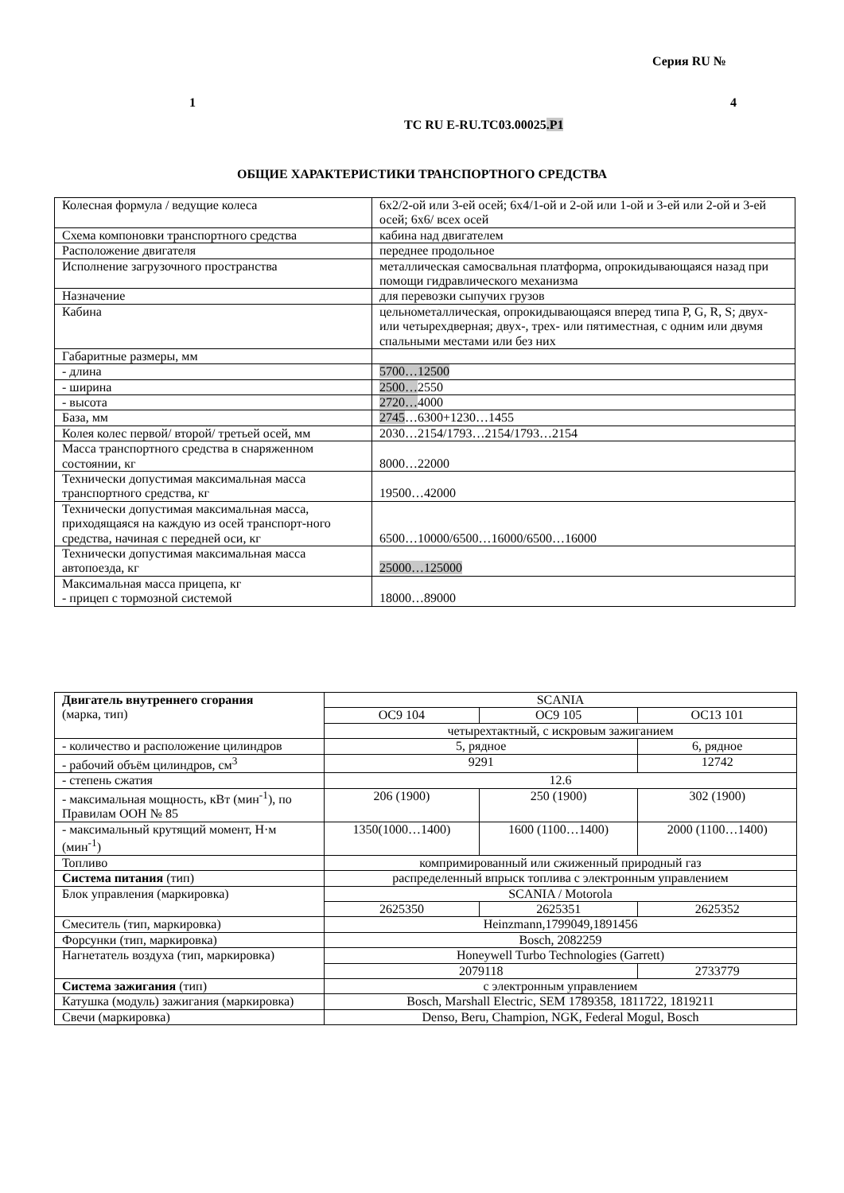Серия RU №
1 4
ТС RU E-RU.ТС03.00025.Р1
ОБЩИЕ ХАРАКТЕРИСТИКИ ТРАНСПОРТНОГО СРЕДСТВА
| Колесная формула / ведущие колеса | 6x2/2-ой или 3-ей осей; 6x4/1-ой и 2-ой или 1-ой и 3-ей или 2-ой и 3-ей осей; 6x6/ всех осей |
| Схема компоновки транспортного средства | кабина над двигателем |
| Расположение двигателя | переднее продольное |
| Исполнение загрузочного пространства | металлическая самосвальная платформа, опрокидывающаяся назад при помощи гидравлического механизма |
| Назначение | для перевозки сыпучих грузов |
| Кабина | цельнометаллическая, опрокидывающаяся вперед типа P, G, R, S; двух- или четырехдверная; двух-, трех- или пятиместная, с одним или двумя спальными местами или без них |
| Габаритные размеры, мм | |
| - длина | 5700…12500 |
| - ширина | 2500… 2550 |
| - высота | 2720… 4000 |
| База, мм | 2745 …6300+1230…1455 |
| Колея колес первой/ второй/ третьей осей, мм | 2030…2154/1793…2154/1793…2154 |
| Масса транспортного средства в снаряженном состоянии, кг | 8000…22000 |
| Технически допустимая максимальная масса транспортного средства, кг | 19500…42000 |
| Технически допустимая максимальная масса, приходящаяся на каждую из осей транспорт-ного средства, начиная с передней оси, кг | 6500…10000/6500…16000/6500…16000 |
| Технически допустимая максимальная масса автопоезда, кг | 25000…125000 |
| Максимальная масса прицепа, кг - прицеп с тормозной системой | 18000…89000 |
| Двигатель внутреннего сгорания (марка, тип) | SCANIA | | |
| | OC9 104 | OC9 105 | OC13 101 |
| | четырехтактный, с искровым зажиганием | | |
| - количество и расположение цилиндров | 5, рядное | | 6, рядное |
| - рабочий объём цилиндров, см<sup>3</sup> | 9291 | | 12742 |
| - степень сжатия | 12.6 | | |
| - максимальная мощность, кВт (мин<sup>-1</sup>), по Правилам ООН № 85 | 206 (1900) | 250 (1900) | 302 (1900) |
| - максимальный крутящий момент, Н·м (мин<sup>-1</sup>) | 1350(1000…1400) | 1600 (1100…1400) | 2000 (1100…1400) |
| Топливо | компримированный или сжиженный природный газ | | |
| Система питания (тип) | распределенный впрыск топлива с электронным управлением | | |
| Блок управления (маркировка) | SCANIA / Motorola | | |
| | 2625350 | 2625351 | 2625352 |
| Смеситель (тип, маркировка) | Heinzmann,1799049,1891456 | | |
| Форсунки (тип, маркировка) | Bosch, 2082259 | | |
| Нагнетатель воздуха (тип, маркировка) | Honeywell Turbo Technologies (Garrett) | | |
| | 2079118 | | 2733779 |
| Система зажигания (тип) | с электронным управлением | | |
| Катушка (модуль) зажигания (маркировка) | Bosch, Marshall Electric, SEM 1789358, 1811722, 1819211 | | |
| Свечи (маркировка) | Denso, Beru, Champion, NGK, Federal Mogul, Bosch | | |